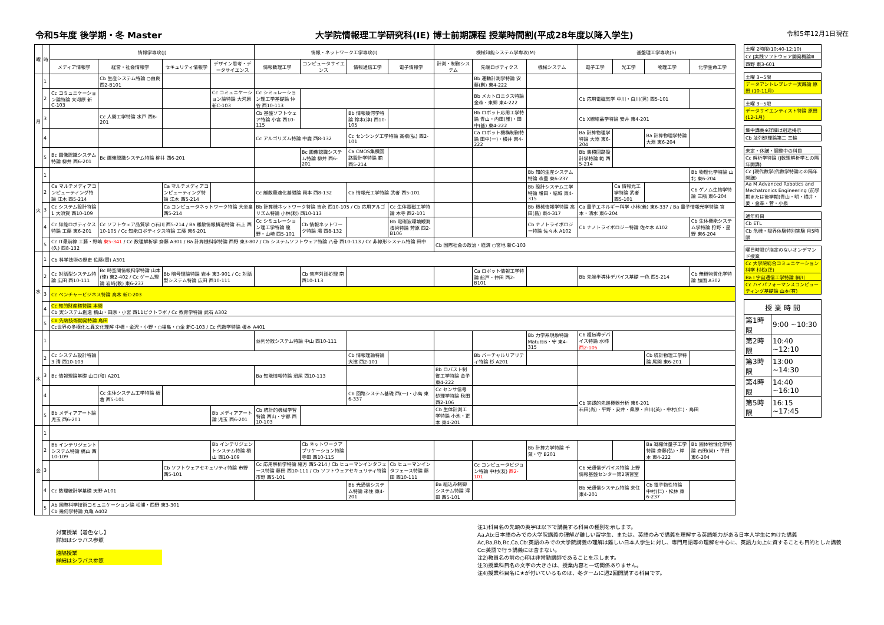令和5年度 後学期・冬 Master 大学院情報理工学研究科(IE) 博士前期課程 授業時間割(平成28年度以降入学生) 令和5年12月1日現在
| 曜 | 時 | 情報学専攻(J) | | | | 情報・ネットワーク工学専攻(I) | | | | 機械知能システム学専攻(M) | | | 基盤理工学専攻(S) | | | |
| --- | --- | --- | --- | --- | --- | --- | --- | --- | --- | --- | --- | --- | --- | --- | --- | --- |
| | | メディア情報学 | 経営・社会情報学 | セキュリティ情報学 | デザイン思考・データサイエンス | 情報数理工学 | コンピュータサイエンス | 情報通信工学 | 電子情報学 | 計測・制御システム | 先端ロボティクス | 機械システム | 電子工学 | 光工学 | 物理工学 | 化学生命工学 |
| 月 | 1 | | Cb 生産システム特論 ○由良 西2-B101 | | | | | | | | Bb 運動計測学特論 安藤(創) 東4-222 | | | | | |
| | 2 | Cc コミュニケーション論特論 大河原 新C-103 | | | Cc コミュニケーション論特論 大河原 新C-103 | Cc シミュレーション理工学基礎論 仲谷 西10-113 | | | | | Bb メカトロニクス特論 金森・東郷 東4-222 | | Cb 応用電磁気学 中川・白川(晃) 西5-101 | | | |
| | 3 | | Cc 人間工学特論 水戸 西6-201 | | | Cb 基盤ソフトウェア特論 小宮 西10-115 | | Bb 情報幾何学特論 鈴木(淳) 西10-105 | | | Bb ロボット応用工学特論 青山・内田(雅)・田中(基) 東4-222 | | Cb X線結晶学特論 安井 東4-201 | | | |
| | 4 | | | | | Cc アルゴリズム特論 中鹿 西8-132 | | Cc センシング工学特論 高橋(弘) 西2-101 | | | Ca ロボット機構制御特論 田中(一)・横井 東4-222 | | Ba 計算物理学特論 大淵 東6-204 | | Ba 計算物理学特論 大淵 東6-204 | |
| | 5 | Bc 画像認識システム特論 柳井 西6-201 | Bc 画像認識システム特論 柳井 西6-201 | | | | Bc 画像認識システム特論 柳井 西6-201 | Ca CMOS集積回路設計学特論 範 西5-214 | | | | | Bb 集積回路設計学特論 範 西5-214 | | | |
| 火 | 1 | | | | | | | | | | | Bb 知的生産システム特論 森重 東6-237 | | | | Bb 物理化学特論 山北 東6-204 |
| | 2 | Ca マルチメディアコンピューティング特論 江木 西5-214 | | Ca マルチメディアコンピューティング特論 江木 西5-214 | | Cc 離散最適化基礎論 岡本 西8-132 | | Ca 情報光工学特論 武者 西5-101 | | | | Bb 設計システム工学特論 増田・結城 東4-315 | | Ca 情報光工学特論 武者 西5-101 | | Cb ゲノム生物学特論 三瓶 東6-204 |
| | 3 | Cc システム設計特論1 大須賀 西10-109 | | Ca コンピュータネットワーク特論 大坐畠 西5-214 | | Bb 計算機ネットワーク特論 吉永 西10-105 / Cb 応用アルゴリズム特論 小林(聡) 西10-113 | | | Cc 生体電磁工学特論 木寺 西2-101 | | | Bb 機械情報学特論 高田(昌) 東4-317 | Ca 量子エネルギー科学 小林(義) 東6-337 / Ba 量子情報光学特論 宮本・清水 東6-204 | | | |
| | 4 | Cc 知能ロボティクス特論 工藤 東6-201 | Cc ソフトウェア品質学 ○石川 西5-214 / Ba 離散情報構造特論 石上 西10-105 / Cc 知能ロボティクス特論 工藤 東6-201 | | | Cc シミュレーション理工学特論 龍野・山崎 西5-101 | Cb 情報ネットワーク特論 湯 西8-132 | | Bb 電磁波環境観測技術特論 芳原 西2-B106 | | | Cb ナノトライボロジー特論 佐々木 A102 | Cb ナノトライボロジー特論 佐々木 A102 | | | Cb 生体機能システム学特論 狩野・星野 東6-204 |
| | 5 | Cc IT最前線 工藤・野嶋 東5-341 / Cc 数理解析学 齋藤 A301 / Ba 計算機科学特論 西野 東3-807 / Cb システムソフトウェア特論 八巻 西10-113 / Cc 非線形システム特論 田中(久) 西8-132 | | | | | | | | Cb 国際社会の政治・経済 ○宮地 新C-103 | | | | | | |
| 水 | 1 | Cb 科学技術の歴史 佐藤(賢) A301 | | | | | | | | | | | | | | |
| | 2 | Cc 対話型システム特論 広田 西10-111 | Bc 時空間情報科学特論 山本(佳) 東2-402 / Cc ゲーム理論 岩﨑(敦) 東6-237 | Bb 暗号理論特論 岩本 東3-901 / Cc 対話型システム特論 広田 西10-111 | | | Cb 音声対話処理 南 西10-113 | | | | Ca ロボット情報工学特論 舩戸・仲田 西2-B101 | | Bb 先端半導体デバイス基礎 一色 西5-214 | | | Cb 無機物質化学特論 加固 A302 |
| | 3 | Cc ベンチャービジネス特論 高木 新C-203 | | | | | | | | | | | | | | |
| | 4 | Cc 知的財産権特論 本間 Cb 実システム創造 橋山・田原・小宮 西11ピクトラボ / Cc 教育学特論 武石 A302 | | | | | | | | | | | | | | |
| | 5 | Cb 先端技術開発特論 島田 Cc世界の多極化と異文化理解 中橋・金沢・小野・○福島・○金 新C-103 / Cc 代数学特論 榎本 A401 | | | | | | | | | | | | | | |
| 木 | 1 | | | | | 並列分散システム特論 中山 西10-111 | | | | | | Bb 力学系現象特論 Matuttis・守 東4-315 | Cb 超伝導デバイス特論 水柿 西2-105 | | | |
| | 2 | Cc システム設計特論3 清 西10-103 | | | | | | Cb 情報理論特論 大濱 西2-101 | | | Bb バーチャルリアリティ特論 杉 A201 | | | | Cb 統計物理工学特論 尾関 東6-201 | |
| | 3 | Bc 情報理論基礎 山口(和) A201 | | | | Ba 知能情報特論 沼尾 西10-113 | | | | Bb ロバスト制御工学特論 金子 東4-222 | | | | | | |
| | 4 | | Cc 生体システム工学特論 板倉 西5-101 | | | | | Cb 回路システム基礎 西(一)・小島 東6-337 | | Cc センサ信号処理学特論 秋田 西2-106 | | | Cb 実践的先進機器分析 東6-201 石田(尚)・平野・安井・桑原・白川(英)・中村(仁)・島田 | | | |
| | 5 | Bb メディアアート論 児玉 西6-201 | | | Bb メディアアート論 児玉 西6-201 | Cb 統計的機械学習特論 西山・宇都 西10-103 | | | | Cb 生体計測工学特論 小池・正本 東4-201 | | | | | | |
| 金 | 1 | | | | | | | | | | | | | | | |
| | 2 | Bb インテリジェントシステム特論 橋山 西10-109 | | | Bb インテリジェントシステム特論 橋山 西10-109 | | Cb ネットワークアプリケーション特論 寺田 西10-115 | | | | | Bb 計算力学特論 千葉・守 B201 | | | Ba 凝縮体量子工学特論 斎藤(弘)・岸本 東4-222 | Bb 固体物性化学特論 石田(尚)・平田 東6-204 |
| | 3 | | | Cb ソフトウェアセキュリティ特論 市野 西5-101 | | Cc 応用解析学特論 緒方 西5-214 / Cb ヒューマンインタフェース特論 藤田 西10-111 / Cb ソフトウェアセキュリティ特論 市野 西5-101 | | | Cb ヒューマンインタフェース特論 藤田 西10-111 | | Cc コンピュータビジョン特論 中村(友) 西2-101 | | Cb 光通信デバイス特論 上野 情報基盤センター第2演習室 | | | |
| | 4 | Cc 数理統計学基礎 天野 A101 | | | | | | Bb 光通信システム特論 來住 東4-201 | | Ba 組込み制御システム特論 澤田 西5-101 | | | Bb 光通信システム特論 來住 東4-201 | | Cb 電子物性特論 中村(仁)・松林 東6-237 | |
| | 5 | Ab 国際科学技術コミュニケーション論 松浦・西野 東3-301 Cb 幾何学特論 丸亀 A402 | | | | | | | | | | | | | | |
| 土曜 2時限(10:40-12:10) |
| Cc J実践ソフトウェア開発概論Ⅲ |
| 西野 東3-601 |
| 土曜 3~5限 |
| データアントレプレナー実践論 原田 (10-11月) |
| 土曜 3~5限 |
| データサイエンティスト特論 原田 (12-1月) |
| 集中講義※詳細は別途掲示 |
| Cb 並列処理論第二 三輪 |
| 未定・休講・調整中の科目 |
| Cc 解析学特論 (J数理解析学との隔年開講) |
| Cc J現代数学(代数学特論との隔年開講) |
| Aa M Advanced Robotics and Mechatronics Engineering (前学期または後学期)青山・明・横井・姜・金森・菅・小泉 |
| 通年科目 |
| Cb ETL |
| Cb 危機・限界体験特別実験 月5時限 |
| 曜日時限が指定のないオンデマンド授業 |
| Cc 大学院総合コミュニケーション科学 村松(正) |
| Ba I 宇宙通信工学特論 細川 |
| Cc ハイパフォーマンスコンピューティング基礎論 山本(有) |
| 授 業 時 間 | |
| --- | --- |
| 第1時限 | 9:00 ~10:30 |
| 第2時限 | 10:40 ~12:10 |
| 第3時限 | 13:00 ~14:30 |
| 第4時限 | 14:40 ~16:10 |
| 第5時限 | 16:15 ~17:45 |
対面授業【着色なし】
詳細はシラバス参照
遠隔授業
詳細はシラバス参照
注1)科目名の先頭の英字は以下で講義する科目の種別を示します。
Aa,Ab:日本語のみでの大学院講義の理解が難しい留学生、または、英語のみで講義を理解する英語能力がある日本人学生に向けた講義
Ac,Ba,Bb,Bc,Ca,Cb:英語のみでの大学院講義の理解は難しい日本人学生に対し、専門用語等の理解を中心に、英語力向上に資することも目的とした講義
Cc:英語で行う講義には含まない。
注2)教員名の前の○印は非常勤講師であることを示します。
注3)授業科目名の文字の大きさは、授業内容と一切関係ありません。
注4)授業科目名に★が付いているものは、冬タームに週2回開講する科目です。